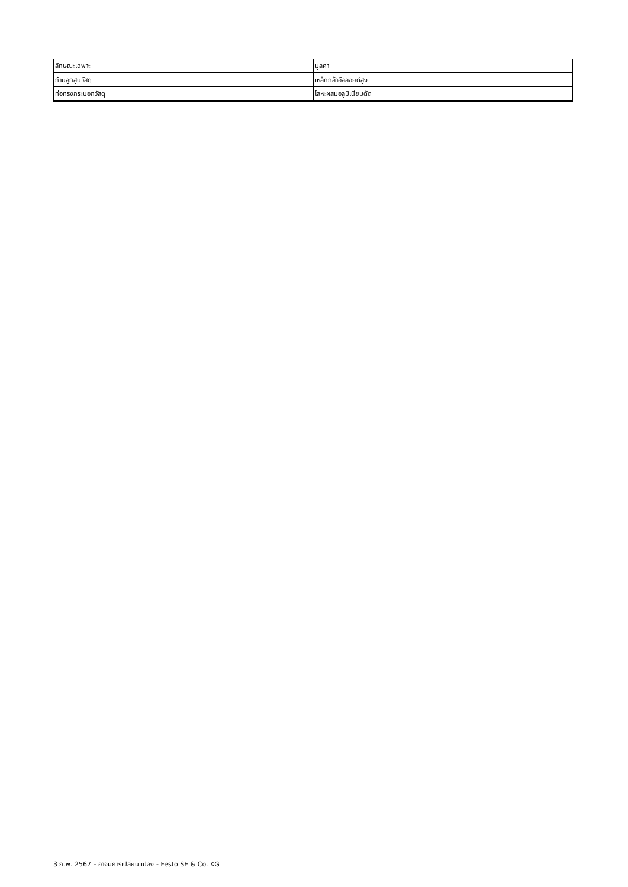| ลักษณะเฉพาะ | มูลค่า |
| --- | --- |
| ก้านลูกสูบวัสดุ | เหล็กกล้าอัลลอยด์สูง |
| ท่อทรงกระบอกวัสดุ | โลหะผสมอลูมิเนียมดัด |
3 ก.พ. 2567 – อาจมีการเปลี่ยนแปลง - Festo SE & Co. KG